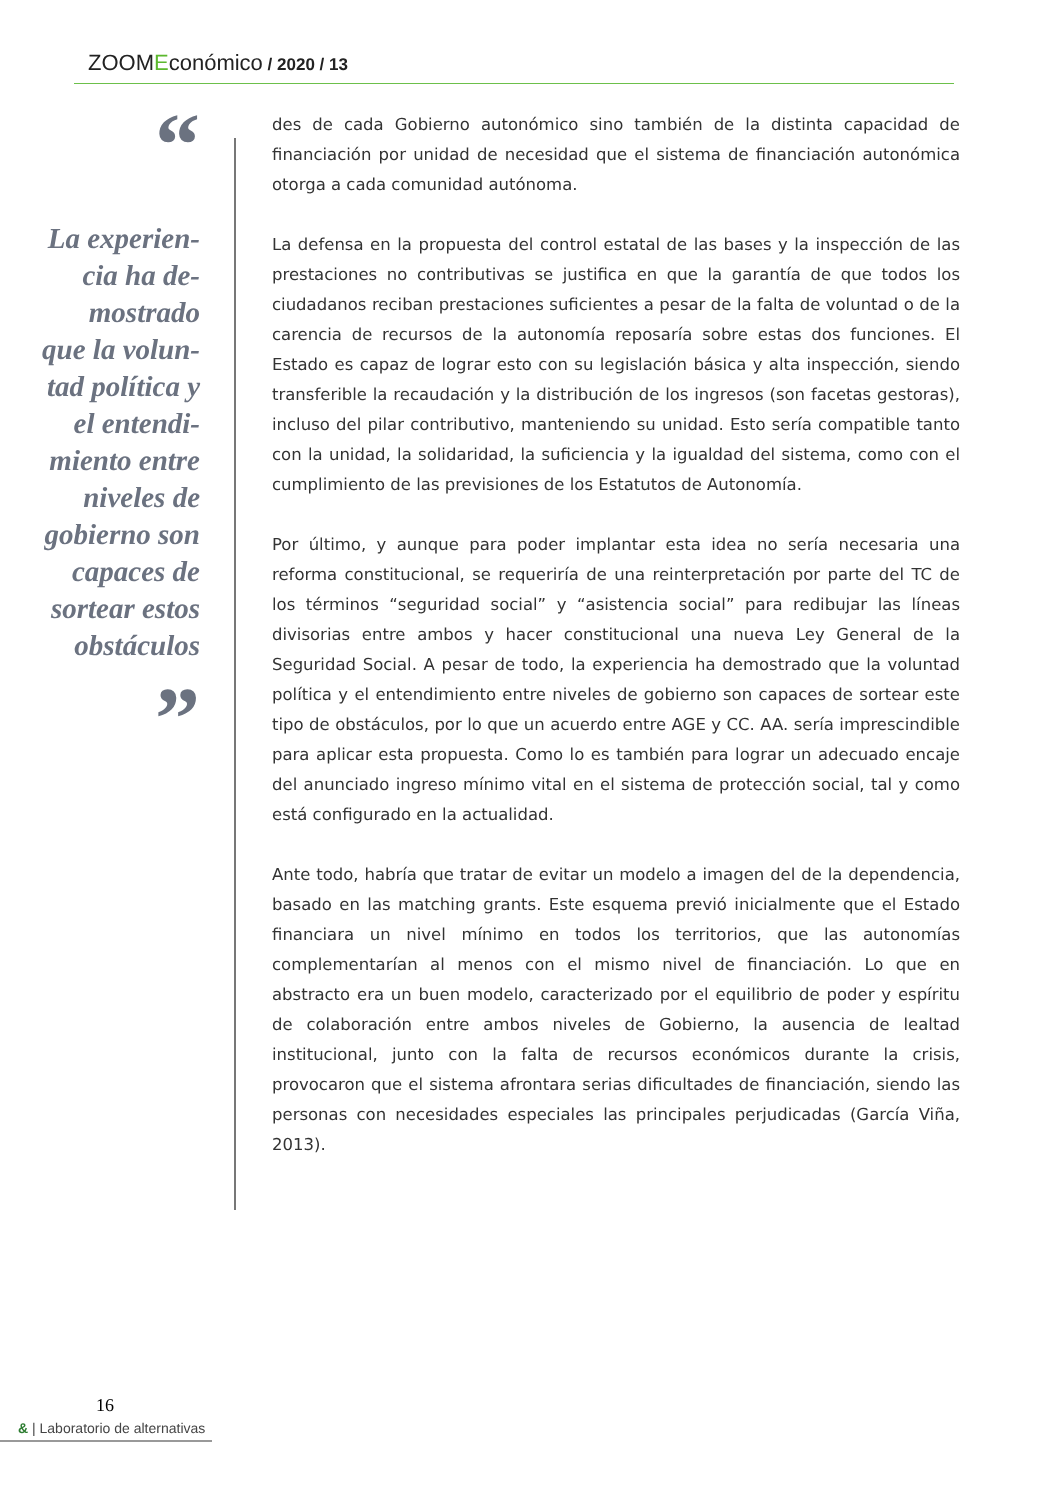ZOOMEconómico / 2020 / 13
“
La experien-
cia ha de-
mostrado
que la volun-
tad política y
el entendi-
miento entre
niveles de
gobierno son
capaces de
sortear estos
obstáculos
”
des de cada Gobierno autonómico sino también de la distinta capacidad de financiación por unidad de necesidad que el sistema de financiación autonómica otorga a cada comunidad autónoma.
La defensa en la propuesta del control estatal de las bases y la inspección de las prestaciones no contributivas se justifica en que la garantía de que todos los ciudadanos reciban prestaciones suficientes a pesar de la falta de voluntad o de la carencia de recursos de la autonomía reposaría sobre estas dos funciones. El Estado es capaz de lograr esto con su legislación básica y alta inspección, siendo transferible la recaudación y la distribución de los ingresos (son facetas gestoras), incluso del pilar contributivo, manteniendo su unidad. Esto sería compatible tanto con la unidad, la solidaridad, la suficiencia y la igualdad del sistema, como con el cumplimiento de las previsiones de los Estatutos de Autonomía.
Por último, y aunque para poder implantar esta idea no sería necesaria una reforma constitucional, se requeriría de una reinterpretación por parte del TC de los términos “seguridad social” y “asistencia social” para redibujar las líneas divisorias entre ambos y hacer constitucional una nueva Ley General de la Seguridad Social. A pesar de todo, la experiencia ha demostrado que la voluntad política y el entendimiento entre niveles de gobierno son capaces de sortear este tipo de obstáculos, por lo que un acuerdo entre AGE y CC. AA. sería imprescindible para aplicar esta propuesta. Como lo es también para lograr un adecuado encaje del anunciado ingreso mínimo vital en el sistema de protección social, tal y como está configurado en la actualidad.
Ante todo, habría que tratar de evitar un modelo a imagen del de la dependencia, basado en las matching grants. Este esquema previó inicialmente que el Estado financiara un nivel mínimo en todos los territorios, que las autonomías complementarían al menos con el mismo nivel de financiación. Lo que en abstracto era un buen modelo, caracterizado por el equilibrio de poder y espíritu de colaboración entre ambos niveles de Gobierno, la ausencia de lealtad institucional, junto con la falta de recursos económicos durante la crisis, provocaron que el sistema afrontara serias dificultades de financiación, siendo las personas con necesidades especiales las principales perjudicadas (García Viña, 2013).
16
& | Laboratorio de alternativas